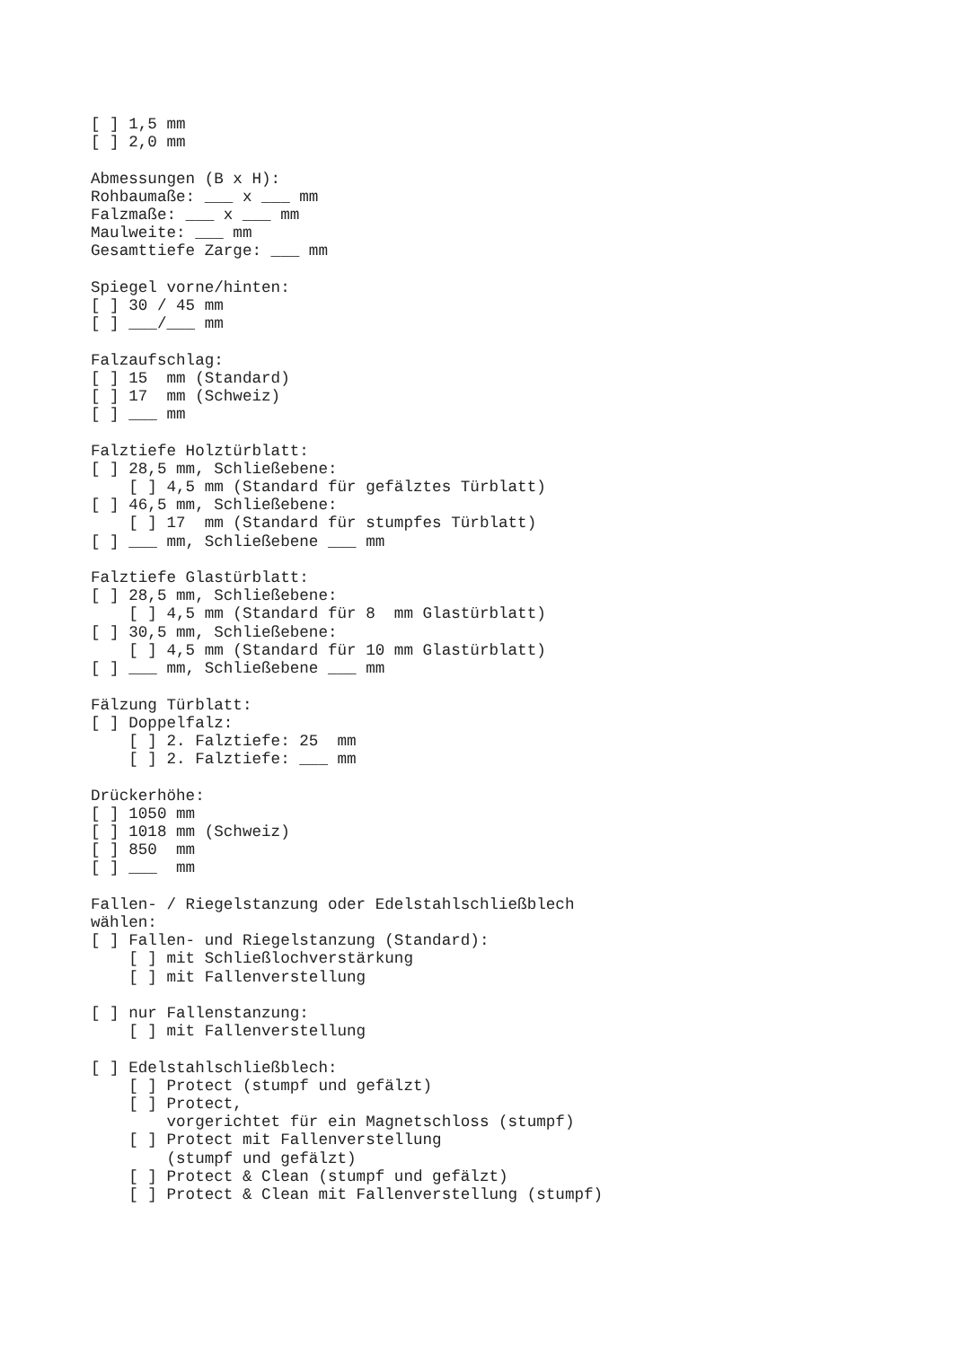[ ] 1,5 mm
[ ] 2,0 mm

Abmessungen (B x H):
Rohbaumaße: ___ x ___ mm
Falzmaße: ___ x ___ mm
Maulweite: ___ mm
Gesamttiefe Zarge: ___ mm

Spiegel vorne/hinten:
[ ] 30 / 45 mm
[ ] ___/___ mm

Falzaufschlag:
[ ] 15  mm (Standard)
[ ] 17  mm (Schweiz)
[ ] ___ mm

Falztiefe Holztürblatt:
[ ] 28,5 mm, Schließebene:
    [ ] 4,5 mm (Standard für gefälztes Türblatt)
[ ] 46,5 mm, Schließebene:
    [ ] 17  mm (Standard für stumpfes Türblatt)
[ ] ___ mm, Schließebene ___ mm

Falztiefe Glastürblatt:
[ ] 28,5 mm, Schließebene:
    [ ] 4,5 mm (Standard für 8  mm Glastürblatt)
[ ] 30,5 mm, Schließebene:
    [ ] 4,5 mm (Standard für 10 mm Glastürblatt)
[ ] ___ mm, Schließebene ___ mm

Fälzung Türblatt:
[ ] Doppelfalz:
    [ ] 2. Falztiefe: 25  mm
    [ ] 2. Falztiefe: ___ mm

Drückerhöhe:
[ ] 1050 mm
[ ] 1018 mm (Schweiz)
[ ] 850  mm
[ ] ___  mm

Fallen- / Riegelstanzung oder Edelstahlschließblech
wählen:
[ ] Fallen- und Riegelstanzung (Standard):
    [ ] mit Schließlochverstärkung
    [ ] mit Fallenverstellung

[ ] nur Fallenstanzung:
    [ ] mit Fallenverstellung

[ ] Edelstahlschließblech:
    [ ] Protect (stumpf und gefälzt)
    [ ] Protect,
        vorgerichtet für ein Magnetschloss (stumpf)
    [ ] Protect mit Fallenverstellung
        (stumpf und gefälzt)
    [ ] Protect & Clean (stumpf und gefälzt)
    [ ] Protect & Clean mit Fallenverstellung (stumpf)